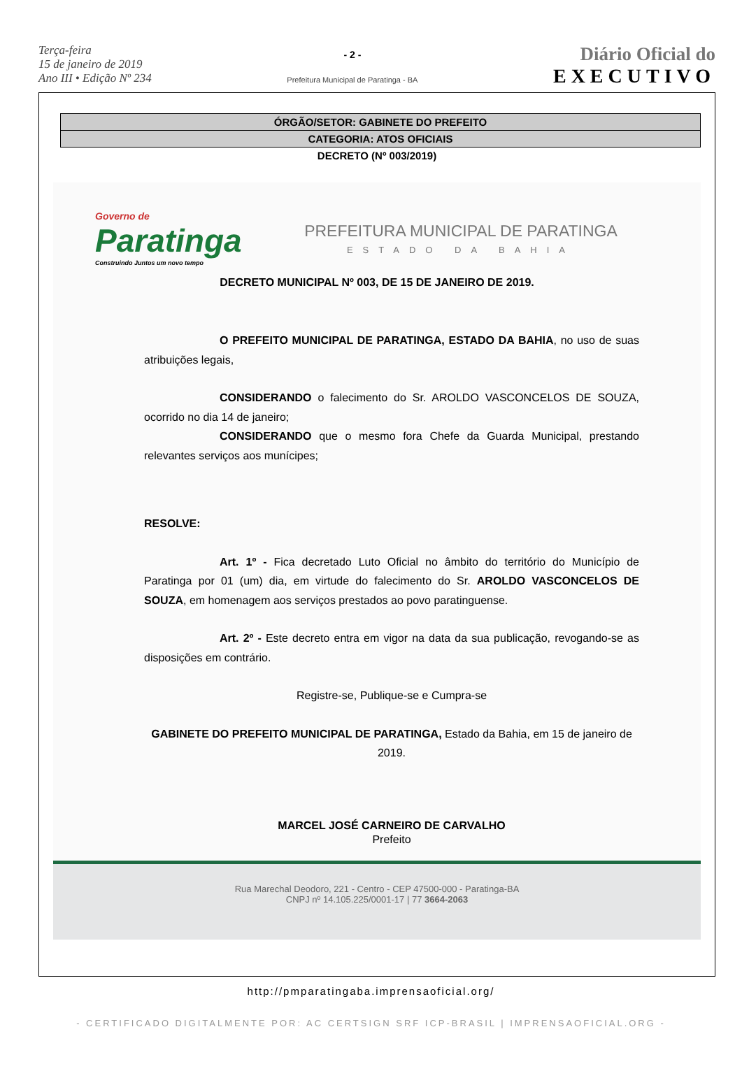Terça-feira
15 de janeiro de 2019
Ano III • Edição Nº 234
- 2 -
Prefeitura Municipal de Paratinga - BA
Diário Oficial do
EXECUTIVO
ÓRGÃO/SETOR: GABINETE DO PREFEITO
CATEGORIA: ATOS OFICIAIS
DECRETO (Nº 003/2019)
Governo de
Paratinga
Construindo Juntos um novo tempo
PREFEITURA MUNICIPAL DE PARATINGA
ESTADO DA BAHIA
DECRETO MUNICIPAL Nº 003, DE 15 DE JANEIRO DE 2019.
O PREFEITO MUNICIPAL DE PARATINGA, ESTADO DA BAHIA, no uso de suas atribuições legais,
CONSIDERANDO o falecimento do Sr. AROLDO VASCONCELOS DE SOUZA, ocorrido no dia 14 de janeiro;
CONSIDERANDO que o mesmo fora Chefe da Guarda Municipal, prestando relevantes serviços aos munícipes;
RESOLVE:
Art. 1º - Fica decretado Luto Oficial no âmbito do território do Município de Paratinga por 01 (um) dia, em virtude do falecimento do Sr. AROLDO VASCONCELOS DE SOUZA, em homenagem aos serviços prestados ao povo paratinguense.
Art. 2º - Este decreto entra em vigor na data da sua publicação, revogando-se as disposições em contrário.
Registre-se, Publique-se e Cumpra-se
GABINETE DO PREFEITO MUNICIPAL DE PARATINGA, Estado da Bahia, em 15 de janeiro de 2019.
MARCEL JOSÉ CARNEIRO DE CARVALHO
Prefeito
Rua Marechal Deodoro, 221 - Centro - CEP 47500-000 - Paratinga-BA
CNPJ nº 14.105.225/0001-17 | 77 3664-2063
http://pmparatingaba.imprensaoficial.org/
- CERTIFICADO DIGITALMENTE POR: AC CERTSIGN SRF ICP-BRASIL | IMPRENSAOFICIAL.ORG -